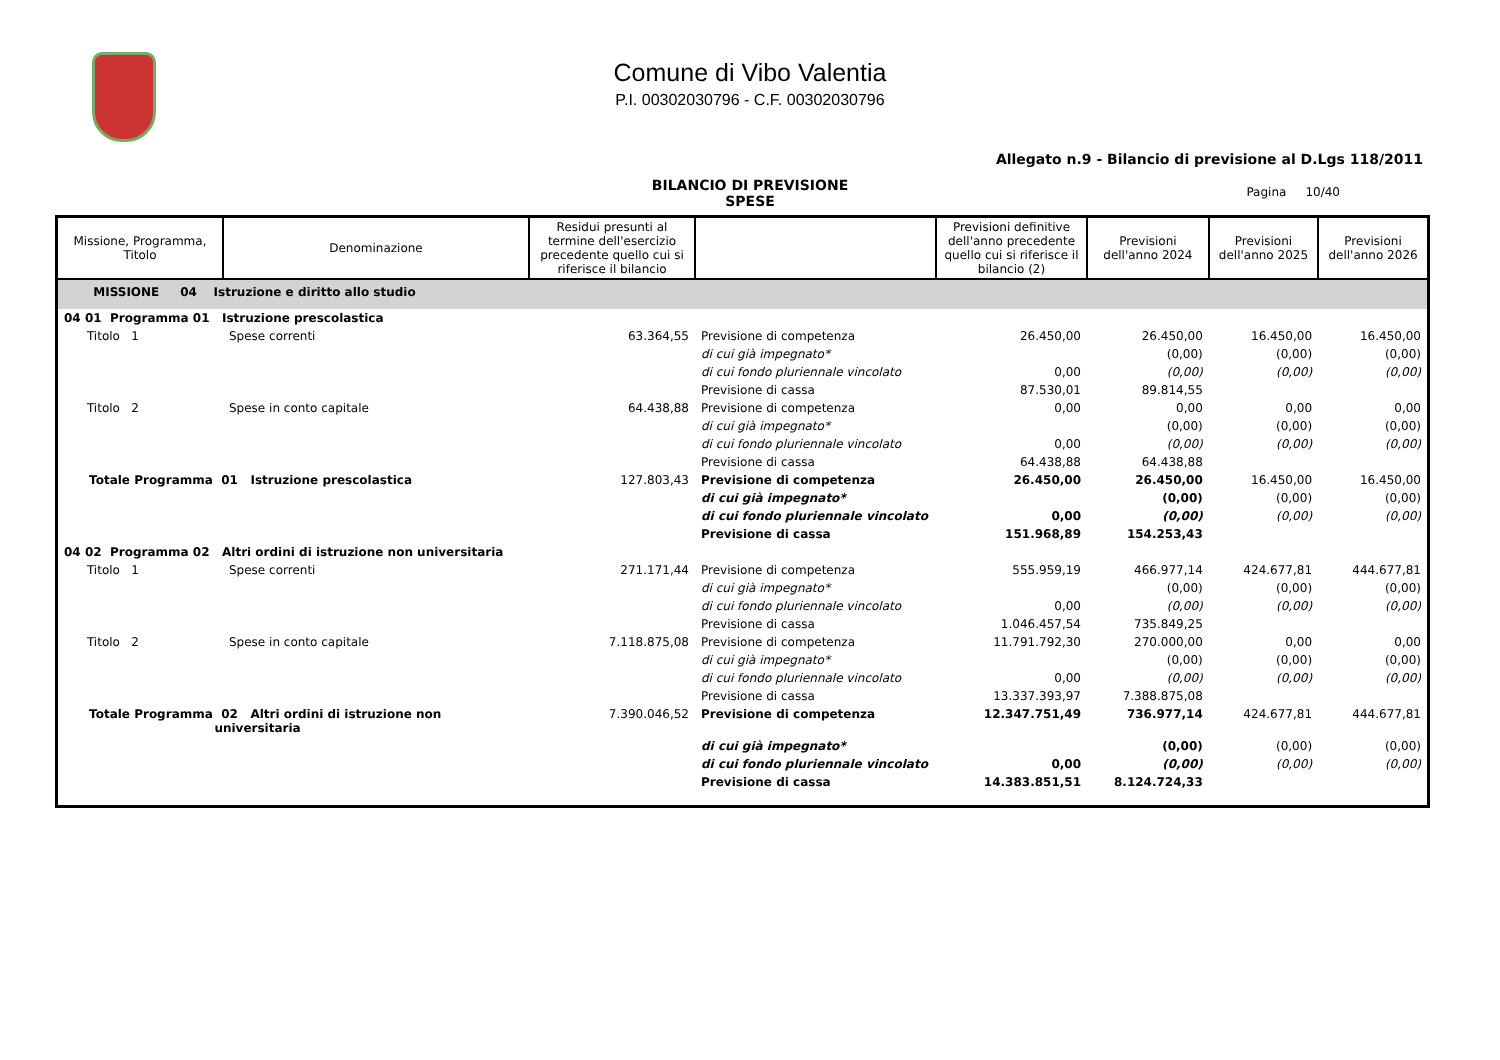Comune di Vibo Valentia
P.I. 00302030796 - C.F. 00302030796
Allegato n.9 - Bilancio di previsione al D.Lgs 118/2011
BILANCIO DI PREVISIONE
SPESE
Pagina 10/40
| Missione, Programma, Titolo | Denominazione | Residui presunti al termine dell'esercizio precedente quello cui si riferisce il bilancio | | Previsioni definitive dell'anno precedente quello cui si riferisce il bilancio (2) | Previsioni dell'anno 2024 | Previsioni dell'anno 2025 | Previsioni dell'anno 2026 |
| --- | --- | --- | --- | --- | --- | --- | --- |
| MISSIONE 04 Istruzione e diritto allo studio | | | | | | | |
| 04 01 Programma 01 Istruzione prescolastica | | | | | | | |
| Titolo 1 | Spese correnti | 63.364,55 | Previsione di competenza | 26.450,00 | 26.450,00 | 16.450,00 | 16.450,00 |
| | | | di cui già impegnato* | | (0,00) | (0,00) | (0,00) |
| | | | di cui fondo pluriennale vincolato | 0,00 | (0,00) | (0,00) | (0,00) |
| | | | Previsione di cassa | 87.530,01 | 89.814,55 | | |
| Titolo 2 | Spese in conto capitale | 64.438,88 | Previsione di competenza | 0,00 | 0,00 | 0,00 | 0,00 |
| | | | di cui già impegnato* | | (0,00) | (0,00) | (0,00) |
| | | | di cui fondo pluriennale vincolato | 0,00 | (0,00) | (0,00) | (0,00) |
| | | | Previsione di cassa | 64.438,88 | 64.438,88 | | |
| Totale Programma 01 Istruzione prescolastica | | 127.803,43 | Previsione di competenza | 26.450,00 | 26.450,00 | 16.450,00 | 16.450,00 |
| | | | di cui già impegnato* | | (0,00) | (0,00) | (0,00) |
| | | | di cui fondo pluriennale vincolato | 0,00 | (0,00) | (0,00) | (0,00) |
| | | | Previsione di cassa | 151.968,89 | 154.253,43 | | |
| 04 02 Programma 02 Altri ordini di istruzione non universitaria | | | | | | | |
| Titolo 1 | Spese correnti | 271.171,44 | Previsione di competenza | 555.959,19 | 466.977,14 | 424.677,81 | 444.677,81 |
| | | | di cui già impegnato* | | (0,00) | (0,00) | (0,00) |
| | | | di cui fondo pluriennale vincolato | 0,00 | (0,00) | (0,00) | (0,00) |
| | | | Previsione di cassa | 1.046.457,54 | 735.849,25 | | |
| Titolo 2 | Spese in conto capitale | 7.118.875,08 | Previsione di competenza | 11.791.792,30 | 270.000,00 | 0,00 | 0,00 |
| | | | di cui già impegnato* | | (0,00) | (0,00) | (0,00) |
| | | | di cui fondo pluriennale vincolato | 0,00 | (0,00) | (0,00) | (0,00) |
| | | | Previsione di cassa | 13.337.393,97 | 7.388.875,08 | | |
| Totale Programma 02 Altri ordini di istruzione non universitaria | | 7.390.046,52 | Previsione di competenza | 12.347.751,49 | 736.977,14 | 424.677,81 | 444.677,81 |
| | | | di cui già impegnato* | | (0,00) | (0,00) | (0,00) |
| | | | di cui fondo pluriennale vincolato | 0,00 | (0,00) | (0,00) | (0,00) |
| | | | Previsione di cassa | 14.383.851,51 | 8.124.724,33 | | |